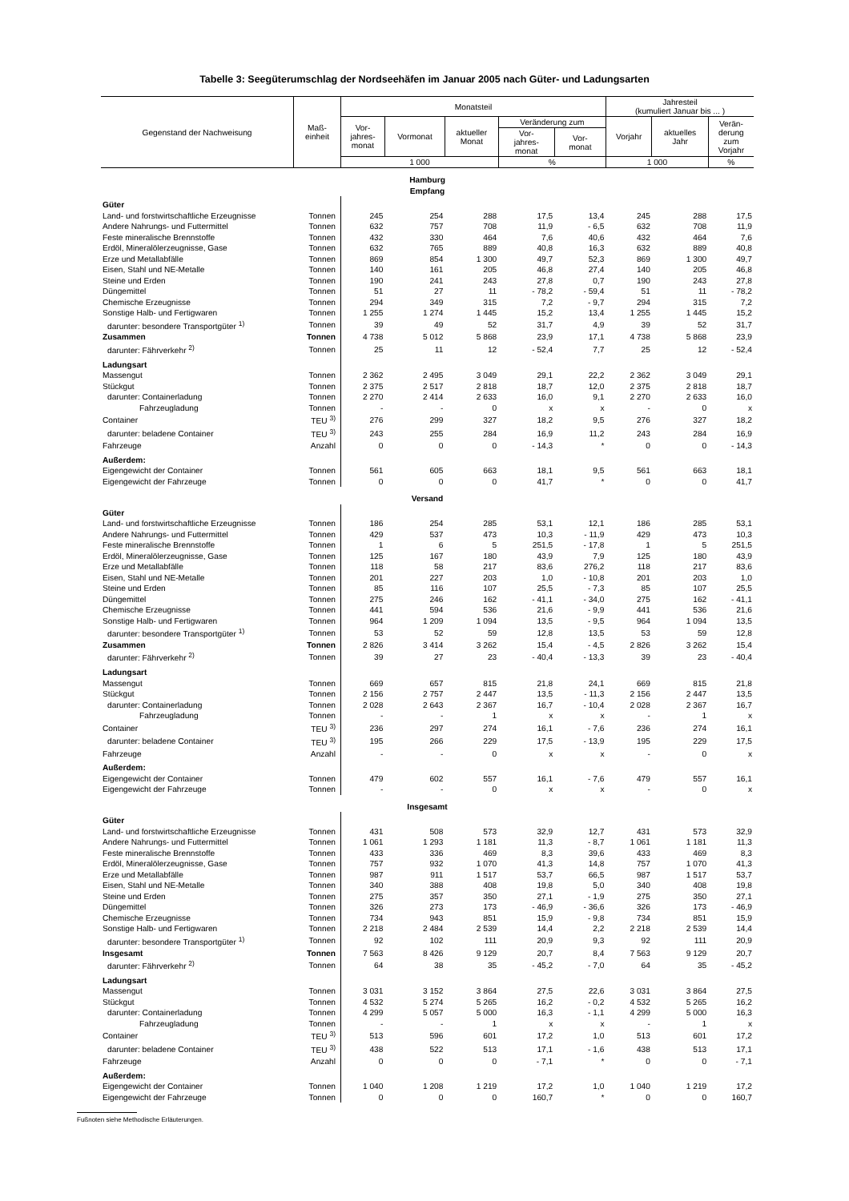Tabelle 3: Seegüterumschlag der Nordseehäfen im Januar 2005 nach Güter- und Ladungsarten
| Gegenstand der Nachweisung | Maß- einheit | Monatsteil | | | | | Jahresteil (kumuliert Januar bis ... ) | | |
| --- | --- | --- | --- | --- | --- | --- | --- | --- | --- |
| | | Vor- jahres- monat | Vormonat | aktueller Monat | Veränderung zum | | Vorjahr | aktuelles Jahr | Verän- derung zum Vorjahr |
| | | | | | Vor- jahres- monat | Vor- monat | | | |
| | | 1 000 | | | % | | 1 000 | | % |
| Hamburg Empfang | | | | | | | | | |
| Güter | | | | | | | | | |
| Land- und forstwirtschaftliche Erzeugnisse | Tonnen | 245 | 254 | 288 | 17,5 | 13,4 | 245 | 288 | 17,5 |
| Andere Nahrungs- und Futtermittel | Tonnen | 632 | 757 | 708 | 11,9 | - 6,5 | 632 | 708 | 11,9 |
| Feste mineralische Brennstoffe | Tonnen | 432 | 330 | 464 | 7,6 | 40,6 | 432 | 464 | 7,6 |
| Erdöl, Mineralölerzeugnisse, Gase | Tonnen | 632 | 765 | 889 | 40,8 | 16,3 | 632 | 889 | 40,8 |
| Erze und Metallabfälle | Tonnen | 869 | 854 | 1 300 | 49,7 | 52,3 | 869 | 1 300 | 49,7 |
| Eisen, Stahl und NE-Metalle | Tonnen | 140 | 161 | 205 | 46,8 | 27,4 | 140 | 205 | 46,8 |
| Steine und Erden | Tonnen | 190 | 241 | 243 | 27,8 | 0,7 | 190 | 243 | 27,8 |
| Düngemittel | Tonnen | 51 | 27 | 11 | - 78,2 | - 59,4 | 51 | 11 | - 78,2 |
| Chemische Erzeugnisse | Tonnen | 294 | 349 | 315 | 7,2 | - 9,7 | 294 | 315 | 7,2 |
| Sonstige Halb- und Fertigwaren | Tonnen | 1 255 | 1 274 | 1 445 | 15,2 | 13,4 | 1 255 | 1 445 | 15,2 |
| darunter: besondere Transportgüter <sup>1)</sup> | Tonnen | 39 | 49 | 52 | 31,7 | 4,9 | 39 | 52 | 31,7 |
| Zusammen | Tonnen | 4 738 | 5 012 | 5 868 | 23,9 | 17,1 | 4 738 | 5 868 | 23,9 |
| darunter: Fährverkehr <sup>2)</sup> | Tonnen | 25 | 11 | 12 | - 52,4 | 7,7 | 25 | 12 | - 52,4 |
| Ladungsart | | | | | | | | | |
| Massengut | Tonnen | 2 362 | 2 495 | 3 049 | 29,1 | 22,2 | 2 362 | 3 049 | 29,1 |
| Stückgut | Tonnen | 2 375 | 2 517 | 2 818 | 18,7 | 12,0 | 2 375 | 2 818 | 18,7 |
| darunter: Containerladung | Tonnen | 2 270 | 2 414 | 2 633 | 16,0 | 9,1 | 2 270 | 2 633 | 16,0 |
| Fahrzeugladung | Tonnen | - | - | 0 | x | x | - | 0 | x |
| Container | TEU <sup>3)</sup> | 276 | 299 | 327 | 18,2 | 9,5 | 276 | 327 | 18,2 |
| darunter: beladene Container | TEU <sup>3)</sup> | 243 | 255 | 284 | 16,9 | 11,2 | 243 | 284 | 16,9 |
| Fahrzeuge | Anzahl | 0 | 0 | 0 | - 14,3 | * | 0 | 0 | - 14,3 |
| Außerdem: | | | | | | | | | |
| Eigengewicht der Container | Tonnen | 561 | 605 | 663 | 18,1 | 9,5 | 561 | 663 | 18,1 |
| Eigengewicht der Fahrzeuge | Tonnen | 0 | 0 | 0 | 41,7 | * | 0 | 0 | 41,7 |
| Versand | | | | | | | | | |
| Güter | | | | | | | | | |
| Land- und forstwirtschaftliche Erzeugnisse | Tonnen | 186 | 254 | 285 | 53,1 | 12,1 | 186 | 285 | 53,1 |
| Andere Nahrungs- und Futtermittel | Tonnen | 429 | 537 | 473 | 10,3 | - 11,9 | 429 | 473 | 10,3 |
| Feste mineralische Brennstoffe | Tonnen | 1 | 6 | 5 | 251,5 | - 17,8 | 1 | 5 | 251,5 |
| Erdöl, Mineralölerzeugnisse, Gase | Tonnen | 125 | 167 | 180 | 43,9 | 7,9 | 125 | 180 | 43,9 |
| Erze und Metallabfälle | Tonnen | 118 | 58 | 217 | 83,6 | 276,2 | 118 | 217 | 83,6 |
| Eisen, Stahl und NE-Metalle | Tonnen | 201 | 227 | 203 | 1,0 | - 10,8 | 201 | 203 | 1,0 |
| Steine und Erden | Tonnen | 85 | 116 | 107 | 25,5 | - 7,3 | 85 | 107 | 25,5 |
| Düngemittel | Tonnen | 275 | 246 | 162 | - 41,1 | - 34,0 | 275 | 162 | - 41,1 |
| Chemische Erzeugnisse | Tonnen | 441 | 594 | 536 | 21,6 | - 9,9 | 441 | 536 | 21,6 |
| Sonstige Halb- und Fertigwaren | Tonnen | 964 | 1 209 | 1 094 | 13,5 | - 9,5 | 964 | 1 094 | 13,5 |
| darunter: besondere Transportgüter <sup>1)</sup> | Tonnen | 53 | 52 | 59 | 12,8 | 13,5 | 53 | 59 | 12,8 |
| Zusammen | Tonnen | 2 826 | 3 414 | 3 262 | 15,4 | - 4,5 | 2 826 | 3 262 | 15,4 |
| darunter: Fährverkehr <sup>2)</sup> | Tonnen | 39 | 27 | 23 | - 40,4 | - 13,3 | 39 | 23 | - 40,4 |
| Ladungsart | | | | | | | | | |
| Massengut | Tonnen | 669 | 657 | 815 | 21,8 | 24,1 | 669 | 815 | 21,8 |
| Stückgut | Tonnen | 2 156 | 2 757 | 2 447 | 13,5 | - 11,3 | 2 156 | 2 447 | 13,5 |
| darunter: Containerladung | Tonnen | 2 028 | 2 643 | 2 367 | 16,7 | - 10,4 | 2 028 | 2 367 | 16,7 |
| Fahrzeugladung | Tonnen | - | - | 1 | x | x | - | 1 | x |
| Container | TEU <sup>3)</sup> | 236 | 297 | 274 | 16,1 | - 7,6 | 236 | 274 | 16,1 |
| darunter: beladene Container | TEU <sup>3)</sup> | 195 | 266 | 229 | 17,5 | - 13,9 | 195 | 229 | 17,5 |
| Fahrzeuge | Anzahl | - | - | 0 | x | x | - | 0 | x |
| Außerdem: | | | | | | | | | |
| Eigengewicht der Container | Tonnen | 479 | 602 | 557 | 16,1 | - 7,6 | 479 | 557 | 16,1 |
| Eigengewicht der Fahrzeuge | Tonnen | - | - | 0 | x | x | - | 0 | x |
| Insgesamt | | | | | | | | | |
| Güter | | | | | | | | | |
| Land- und forstwirtschaftliche Erzeugnisse | Tonnen | 431 | 508 | 573 | 32,9 | 12,7 | 431 | 573 | 32,9 |
| Andere Nahrungs- und Futtermittel | Tonnen | 1 061 | 1 293 | 1 181 | 11,3 | - 8,7 | 1 061 | 1 181 | 11,3 |
| Feste mineralische Brennstoffe | Tonnen | 433 | 336 | 469 | 8,3 | 39,6 | 433 | 469 | 8,3 |
| Erdöl, Mineralölerzeugnisse, Gase | Tonnen | 757 | 932 | 1 070 | 41,3 | 14,8 | 757 | 1 070 | 41,3 |
| Erze und Metallabfälle | Tonnen | 987 | 911 | 1 517 | 53,7 | 66,5 | 987 | 1 517 | 53,7 |
| Eisen, Stahl und NE-Metalle | Tonnen | 340 | 388 | 408 | 19,8 | 5,0 | 340 | 408 | 19,8 |
| Steine und Erden | Tonnen | 275 | 357 | 350 | 27,1 | - 1,9 | 275 | 350 | 27,1 |
| Düngemittel | Tonnen | 326 | 273 | 173 | - 46,9 | - 36,6 | 326 | 173 | - 46,9 |
| Chemische Erzeugnisse | Tonnen | 734 | 943 | 851 | 15,9 | - 9,8 | 734 | 851 | 15,9 |
| Sonstige Halb- und Fertigwaren | Tonnen | 2 218 | 2 484 | 2 539 | 14,4 | 2,2 | 2 218 | 2 539 | 14,4 |
| darunter: besondere Transportgüter <sup>1)</sup> | Tonnen | 92 | 102 | 111 | 20,9 | 9,3 | 92 | 111 | 20,9 |
| Insgesamt | Tonnen | 7 563 | 8 426 | 9 129 | 20,7 | 8,4 | 7 563 | 9 129 | 20,7 |
| darunter: Fährverkehr <sup>2)</sup> | Tonnen | 64 | 38 | 35 | - 45,2 | - 7,0 | 64 | 35 | - 45,2 |
| Ladungsart | | | | | | | | | |
| Massengut | Tonnen | 3 031 | 3 152 | 3 864 | 27,5 | 22,6 | 3 031 | 3 864 | 27,5 |
| Stückgut | Tonnen | 4 532 | 5 274 | 5 265 | 16,2 | - 0,2 | 4 532 | 5 265 | 16,2 |
| darunter: Containerladung | Tonnen | 4 299 | 5 057 | 5 000 | 16,3 | - 1,1 | 4 299 | 5 000 | 16,3 |
| Fahrzeugladung | Tonnen | - | - | 1 | x | x | - | 1 | x |
| Container | TEU <sup>3)</sup> | 513 | 596 | 601 | 17,2 | 1,0 | 513 | 601 | 17,2 |
| darunter: beladene Container | TEU <sup>3)</sup> | 438 | 522 | 513 | 17,1 | - 1,6 | 438 | 513 | 17,1 |
| Fahrzeuge | Anzahl | 0 | 0 | 0 | - 7,1 | * | 0 | 0 | - 7,1 |
| Außerdem: | | | | | | | | | |
| Eigengewicht der Container | Tonnen | 1 040 | 1 208 | 1 219 | 17,2 | 1,0 | 1 040 | 1 219 | 17,2 |
| Eigengewicht der Fahrzeuge | Tonnen | 0 | 0 | 0 | 160,7 | * | 0 | 0 | 160,7 |
Fußnoten siehe Methodische Erläuterungen.